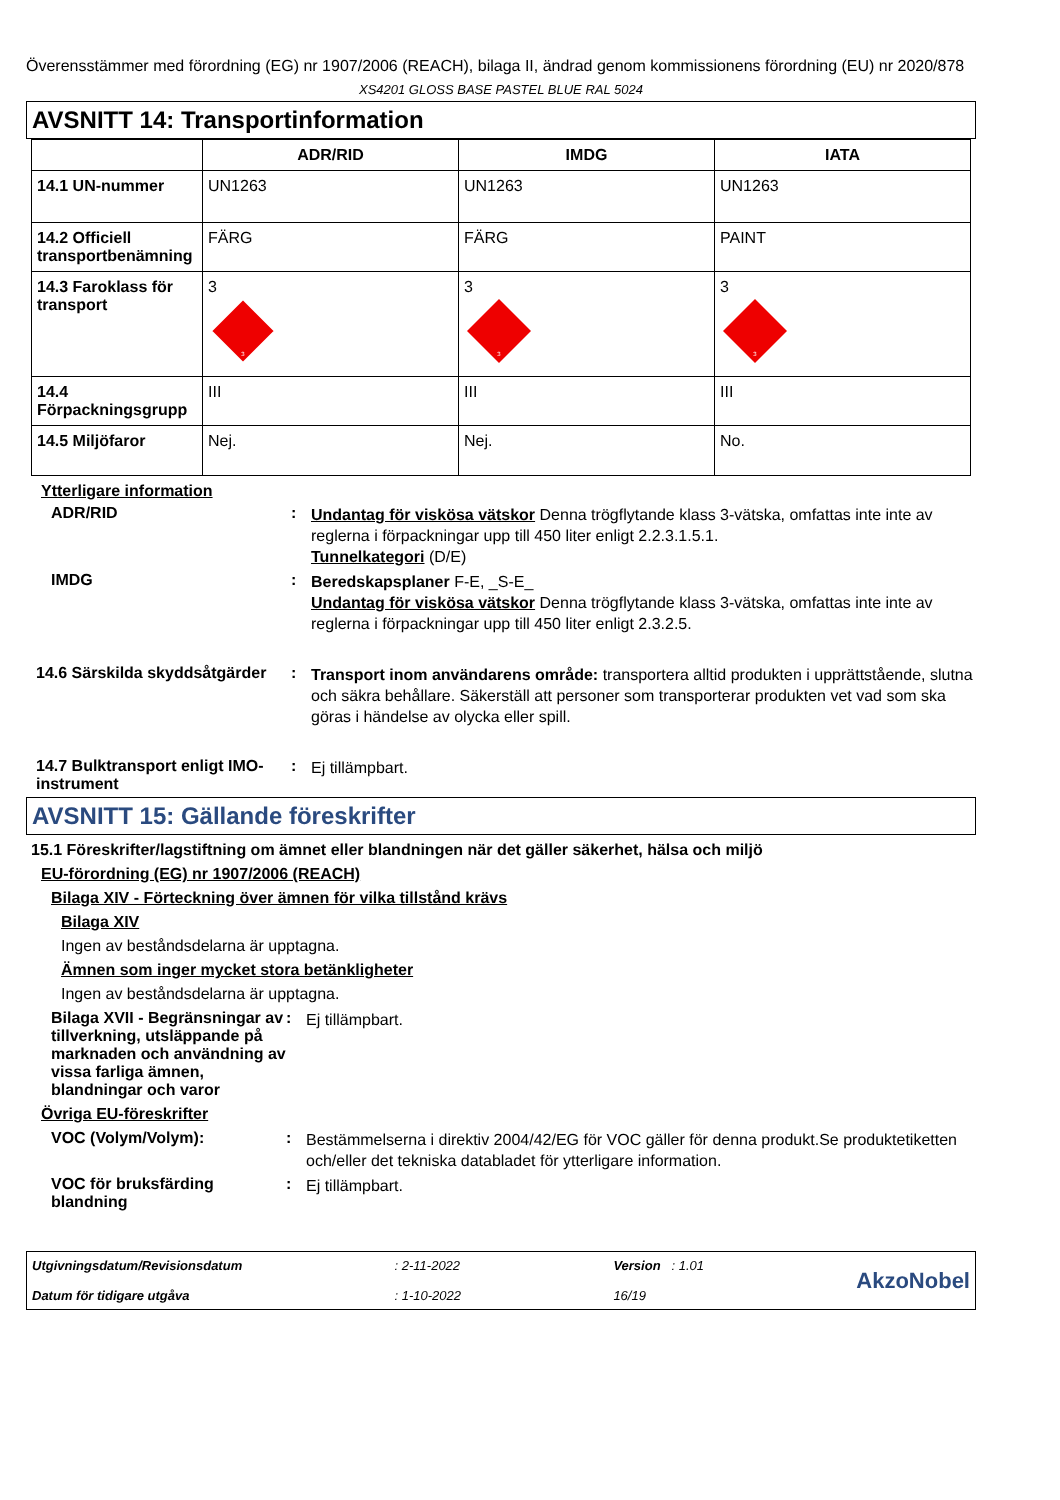Överensstämmer med förordning (EG) nr 1907/2006 (REACH), bilaga II, ändrad genom kommissionens förordning (EU) nr 2020/878
XS4201 GLOSS BASE PASTEL BLUE RAL 5024
AVSNITT 14: Transportinformation
| | ADR/RID | IMDG | IATA |
| --- | --- | --- | --- |
| 14.1 UN-nummer | UN1263 | UN1263 | UN1263 |
| 14.2 Officiell transportbenämning | FÄRG | FÄRG | PAINT |
| 14.3 Faroklass för transport | 3 3 | 3 3 | 3 3 |
| 14.4 Förpackningsgrupp | III | III | III |
| 14.5 Miljöfaror | Nej. | Nej. | No. |
Ytterligare information
ADR/RID :
Undantag för viskösa vätskor Denna trögflytande klass 3-vätska, omfattas inte inte av reglerna i förpackningar upp till 450 liter enligt 2.2.3.1.5.1.
Tunnelkategori (D/E)
IMDG :
Beredskapsplaner F-E, _S-E_
Undantag för viskösa vätskor Denna trögflytande klass 3-vätska, omfattas inte inte av reglerna i förpackningar upp till 450 liter enligt 2.3.2.5.
14.6 Särskilda skyddsåtgärder
:
Transport inom användarens område: transportera alltid produkten i upprättstående, slutna och säkra behållare. Säkerställ att personer som transporterar produkten vet vad som ska göras i händelse av olycka eller spill.
14.7 Bulktransport enligt IMO-instrument
:
Ej tillämpbart.
AVSNITT 15: Gällande föreskrifter
15.1 Föreskrifter/lagstiftning om ämnet eller blandningen när det gäller säkerhet, hälsa och miljö
EU-förordning (EG) nr 1907/2006 (REACH)
Bilaga XIV - Förteckning över ämnen för vilka tillstånd krävs
Bilaga XIV
Ingen av beståndsdelarna är upptagna.
Ämnen som inger mycket stora betänkligheter
Ingen av beståndsdelarna är upptagna.
Bilaga XVII - Begränsningar av tillverkning, utsläppande på marknaden och användning av vissa farliga ämnen, blandningar och varor
:
Ej tillämpbart.
Övriga EU-föreskrifter
VOC (Volym/Volym): :
Bestämmelserna i direktiv 2004/42/EG för VOC gäller för denna produkt.Se produktetiketten och/eller det tekniska databladet för ytterligare information.
VOC för bruksfärding blandning
:
Ej tillämpbart.
Utgivningsdatum/Revisionsdatum
Datum för tidigare utgåva
: 2-11-2022
: 1-10-2022
Version : 1.01
16/19
AkzoNobel